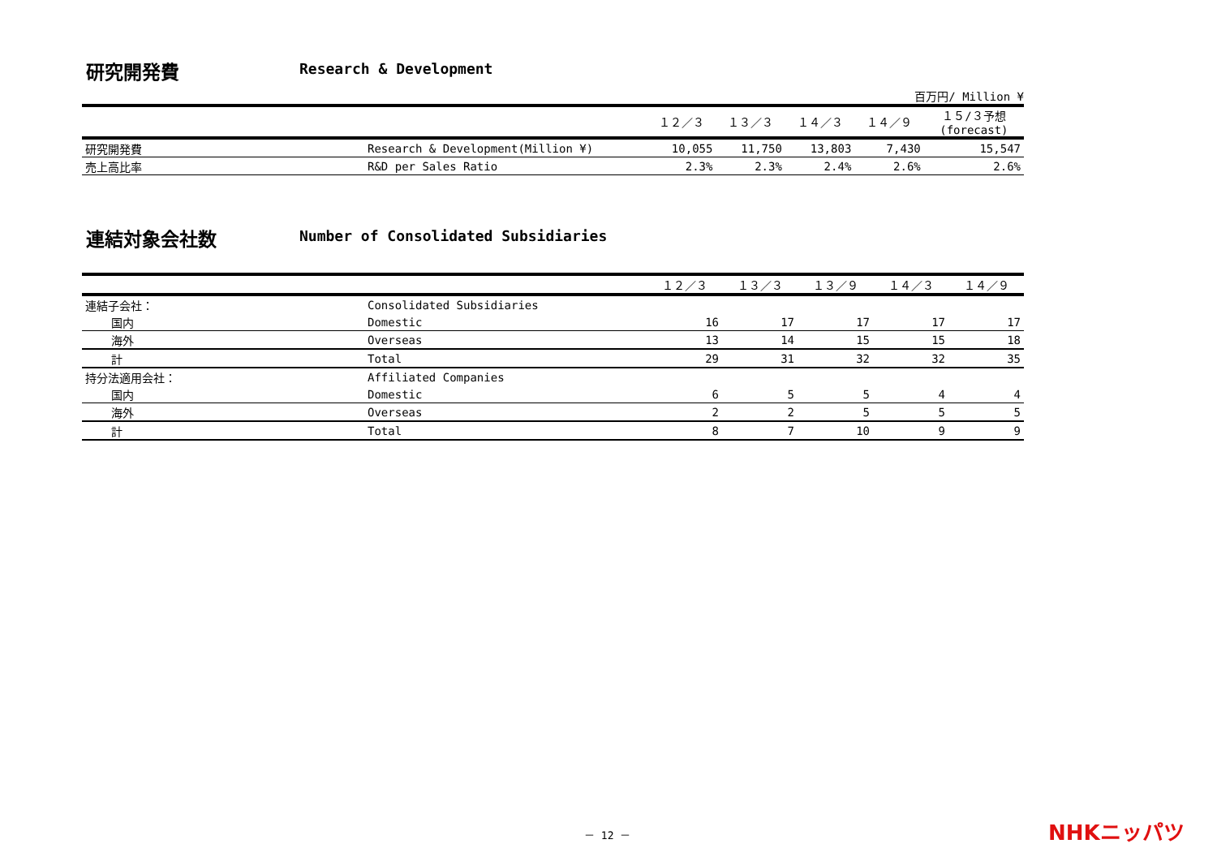研究開発費 Research & Development
百万円/ Million ¥
| | | １２／３ | １３／３ | １４／３ | １４／９ | １５/３予想 (forecast) |
| --- | --- | --- | --- | --- | --- | --- |
| 研究開発費 | Research & Development(Million ¥) | 10,055 | 11,750 | 13,803 | 7,430 | 15,547 |
| 売上高比率 | R&D per Sales Ratio | 2.3% | 2.3% | 2.4% | 2.6% | 2.6% |
連結対象会社数 Number of Consolidated Subsidiaries
| | | １２／３ | １３／３ | １３／９ | １４／３ | １４／９ |
| --- | --- | --- | --- | --- | --- | --- |
| 連結子会社： | Consolidated Subsidiaries | | | | | |
| 国内 | Domestic | 16 | 17 | 17 | 17 | 17 |
| 海外 | Overseas | 13 | 14 | 15 | 15 | 18 |
| 計 | Total | 29 | 31 | 32 | 32 | 35 |
| 持分法適用会社： | Affiliated Companies | | | | | |
| 国内 | Domestic | 6 | 5 | 5 | 4 | 4 |
| 海外 | Overseas | 2 | 2 | 5 | 5 | 5 |
| 計 | Total | 8 | 7 | 10 | 9 | 9 |
－ 12 － NHKニッパツ